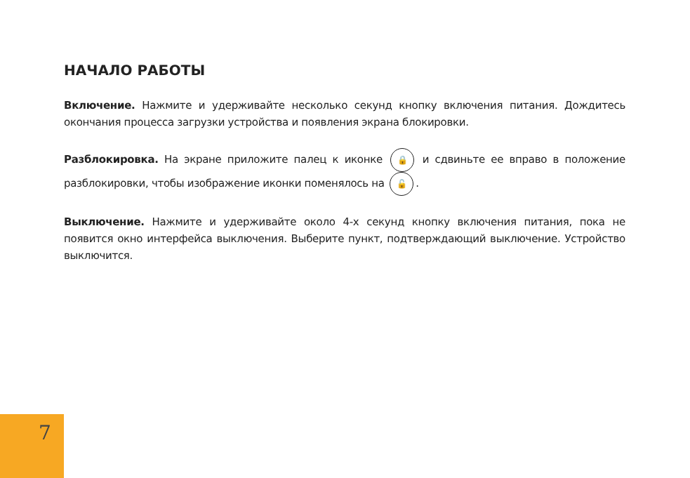НАЧАЛО РАБОТЫ
Включение. Нажмите и удерживайте несколько секунд кнопку включения питания. Дождитесь окончания процесса загрузки устройства и появления экрана блокировки.
Разблокировка. На экране приложите палец к иконке 🔒 и сдвиньте ее вправо в положение разблокировки, чтобы изображение иконки поменялось на 🔓.
Выключение. Нажмите и удерживайте около 4-х секунд кнопку включения питания, пока не появится окно интерфейса выключения. Выберите пункт, подтверждающий выключение. Устройство выключится.
7